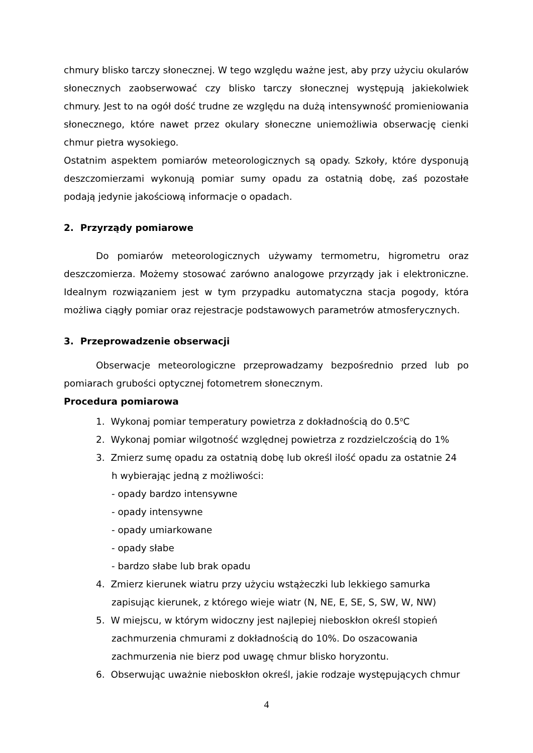chmury blisko tarczy słonecznej. W tego względu ważne jest, aby przy użyciu okularów słonecznych zaobserwować czy blisko tarczy słonecznej występują jakiekolwiek chmury. Jest to na ogół dość trudne ze względu na dużą intensywność promieniowania słonecznego, które nawet przez okulary słoneczne uniemożliwia obserwację cienki chmur pietra wysokiego.
Ostatnim aspektem pomiarów meteorologicznych są opady. Szkoły, które dysponują deszczomierzami wykonują pomiar sumy opadu za ostatnią dobę, zaś pozostałe podają jedynie jakościową informacje o opadach.
2. Przyrządy pomiarowe
Do pomiarów meteorologicznych używamy termometru, higrometru oraz deszczomierza. Możemy stosować zarówno analogowe przyrządy jak i elektroniczne. Idealnym rozwiązaniem jest w tym przypadku automatyczna stacja pogody, która możliwa ciągły pomiar oraz rejestracje podstawowych parametrów atmosferycznych.
3. Przeprowadzenie obserwacji
Obserwacje meteorologiczne przeprowadzamy bezpośrednio przed lub po pomiarach grubości optycznej fotometrem słonecznym.
Procedura pomiarowa
1. Wykonaj pomiar temperatury powietrza z dokładnością do 0.5<sup>o</sup>C
2. Wykonaj pomiar wilgotność względnej powietrza z rozdzielczością do 1%
3. Zmierz sumę opadu za ostatnią dobę lub określ ilość opadu za ostatnie 24
h wybierając jedną z możliwości:
- opady bardzo intensywne
- opady intensywne
- opady umiarkowane
- opady słabe
- bardzo słabe lub brak opadu
4. Zmierz kierunek wiatru przy użyciu wstążeczki lub lekkiego samurka
zapisując kierunek, z którego wieje wiatr (N, NE, E, SE, S, SW, W, NW)
5. W miejscu, w którym widoczny jest najlepiej nieboskłon określ stopień
zachmurzenia chmurami z dokładnością do 10%. Do oszacowania
zachmurzenia nie bierz pod uwagę chmur blisko horyzontu.
6. Obserwując uważnie nieboskłon określ, jakie rodzaje występujących chmur
4